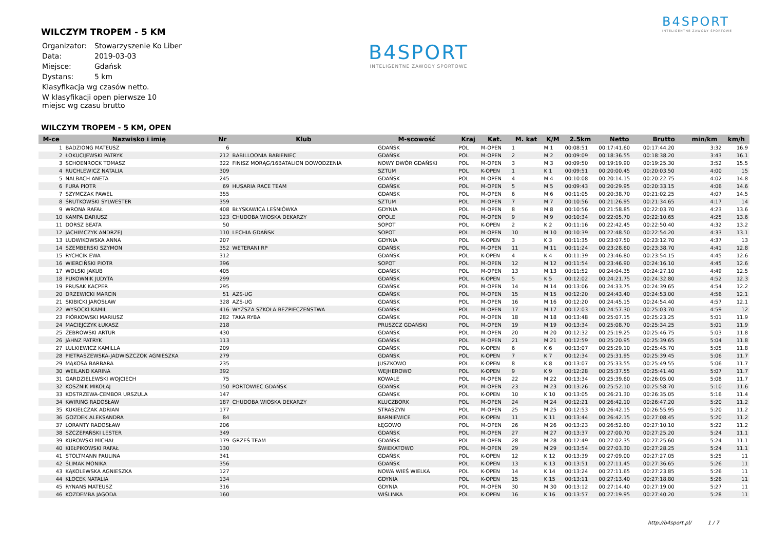B4SPORT
INTELIGENTNE ZAWODY SPORTOWE
B4SPORT
INTELIGENTNE ZAWODY SPORTOWE
WILCZYM TROPEM - 5 KM
| Organizator: | Stowarzyszenie Ko Liber |
| Data: | 2019-03-03 |
| Miejsce: | Gdańsk |
| Dystans: | 5 km |
| Klasyfikacja wg czasów netto. | |
| W klasyfikacji open pierwsze 10 miejsc wg czasu brutto | |
WILCZYM TROPEM - 5 KM, OPEN
| M-ce | Nazwisko i imię | Nr | Klub | M-scowość | Kraj | Kat. | M. kat | K/M | 2.5km | Netto | Brutto | min/km | km/h |
| --- | --- | --- | --- | --- | --- | --- | --- | --- | --- | --- | --- | --- | --- |
| 1 | BADZIONG MATEUSZ | 6 | | GDAŃSK | POL | M-OPEN | 1 | M 1 | 00:08:51 | 00:17:41.60 | 00:17:44.20 | 3:32 | 16.9 |
| 2 | ŁOKUCIJEWSKI PATRYK | 212 | BABILLOONIA BABIENIEC | GDAŃSK | POL | M-OPEN | 2 | M 2 | 00:09:09 | 00:18:36.55 | 00:18:38.20 | 3:43 | 16.1 |
| 3 | SCHOENROCK TOMASZ | 322 | FINISZ MORĄG/16BATALION DOWODZENIA | NOWY DWÓR GDAŃSKI | POL | M-OPEN | 3 | M 3 | 00:09:50 | 00:19:19.90 | 00:19:25.30 | 3:52 | 15.5 |
| 4 | RUCHLEWICZ NATALIA | 309 | | SZTUM | POL | K-OPEN | 1 | K 1 | 00:09:51 | 00:20:00.45 | 00:20:03.50 | 4:00 | 15 |
| 5 | NALBACH ANETA | 245 | | GDAŃSK | POL | M-OPEN | 4 | M 4 | 00:10:08 | 00:20:14.15 | 00:20:22.75 | 4:02 | 14.8 |
| 6 | FURA PIOTR | 69 | HUSARIA RACE TEAM | GDAŃSK | POL | M-OPEN | 5 | M 5 | 00:09:43 | 00:20:29.95 | 00:20:33.15 | 4:06 | 14.6 |
| 7 | SZYMCZAK PAWEL | 355 | | GDANSK | POL | M-OPEN | 6 | M 6 | 00:11:05 | 00:20:38.70 | 00:21:02.25 | 4:07 | 14.5 |
| 8 | ŚRUTKOWSKI SYLWESTER | 359 | | SZTUM | POL | M-OPEN | 7 | M 7 | 00:10:56 | 00:21:26.95 | 00:21:34.65 | 4:17 | 14 |
| 9 | WRONA RAFAŁ | 408 | BŁYSKAWICA LEŚNIÓWKA | GDYNIA | POL | M-OPEN | 8 | M 8 | 00:10:56 | 00:21:58.85 | 00:22:03.70 | 4:23 | 13.6 |
| 10 | KAMPA DARIUSZ | 123 | CHUDOBA WIOSKA DEKARZY | OPOLE | POL | M-OPEN | 9 | M 9 | 00:10:34 | 00:22:05.70 | 00:22:10.65 | 4:25 | 13.6 |
| 11 | DORSZ BEATA | 50 | | SOPOT | POL | K-OPEN | 2 | K 2 | 00:11:16 | 00:22:42.45 | 00:22:50.40 | 4:32 | 13.2 |
| 12 | JACHIMCZYK ANDRZEJ | 110 | LECHIA GDAŃSK | SOPOT | POL | M-OPEN | 10 | M 10 | 00:10:39 | 00:22:48.50 | 00:22:54.20 | 4:33 | 13.1 |
| 13 | LUDWIKOWSKA ANNA | 207 | | GDYNIA | POL | K-OPEN | 3 | K 3 | 00:11:35 | 00:23:07.50 | 00:23:12.70 | 4:37 | 13 |
| 14 | SZEMBERSKI SZYMON | 352 | WETERANI RP | GDAŃSK | POL | M-OPEN | 11 | M 11 | 00:11:24 | 00:23:28.60 | 00:23:38.70 | 4:41 | 12.8 |
| 15 | RYCHCIK EWA | 312 | | GDAŃSK | POL | K-OPEN | 4 | K 4 | 00:11:39 | 00:23:46.80 | 00:23:54.15 | 4:45 | 12.6 |
| 16 | WIERCIŃSKI PIOTR | 396 | | SOPOT | POL | M-OPEN | 12 | M 12 | 00:11:54 | 00:23:46.90 | 00:24:16.10 | 4:45 | 12.6 |
| 17 | WOLSKI JAKUB | 405 | | GDAŃSK | POL | M-OPEN | 13 | M 13 | 00:11:52 | 00:24:04.35 | 00:24:27.10 | 4:49 | 12.5 |
| 18 | PUKOWNIK JUDYTA | 299 | | GDAŃSK | POL | K-OPEN | 5 | K 5 | 00:12:02 | 00:24:21.75 | 00:24:32.80 | 4:52 | 12.3 |
| 19 | PRUSAK KACPER | 295 | | GDAŃSK | POL | M-OPEN | 14 | M 14 | 00:13:06 | 00:24:33.75 | 00:24:39.65 | 4:54 | 12.2 |
| 20 | DRZEWICKI MARCIN | 51 | AZS-UG | GDAŃSK | POL | M-OPEN | 15 | M 15 | 00:12:20 | 00:24:43.40 | 00:24:53.00 | 4:56 | 12.1 |
| 21 | SKIBICKI JAROSŁAW | 328 | AZS-UG | GDAŃSK | POL | M-OPEN | 16 | M 16 | 00:12:20 | 00:24:45.15 | 00:24:54.40 | 4:57 | 12.1 |
| 22 | WYSOCKI KAMIL | 416 | WYŻSZA SZKOŁA BEZPIECZEŃSTWA | GDAŃSK | POL | M-OPEN | 17 | M 17 | 00:12:03 | 00:24:57.30 | 00:25:03.70 | 4:59 | 12 |
| 23 | PIÓRKOWSKI MARIUSZ | 282 | TAKA RYBA | GDAŃSK | POL | M-OPEN | 18 | M 18 | 00:13:48 | 00:25:07.15 | 00:25:23.25 | 5:01 | 11.9 |
| 24 | MACIEJCZYK ŁUKASZ | 218 | | PRUSZCZ GDAŃSKI | POL | M-OPEN | 19 | M 19 | 00:13:34 | 00:25:08.70 | 00:25:34.25 | 5:01 | 11.9 |
| 25 | ŻEBROWSKI ARTUR | 430 | | GDAŃSK | POL | M-OPEN | 20 | M 20 | 00:12:32 | 00:25:19.25 | 00:25:46.75 | 5:03 | 11.8 |
| 26 | JAHNZ PATRYK | 113 | | GDAŃSK | POL | M-OPEN | 21 | M 21 | 00:12:59 | 00:25:20.95 | 00:25:39.65 | 5:04 | 11.8 |
| 27 | LULKIEWICZ KAMILLA | 209 | | GDAŃSK | POL | K-OPEN | 6 | K 6 | 00:13:07 | 00:25:29.10 | 00:25:45.70 | 5:05 | 11.8 |
| 28 | PIETRASZEWSKA-JADWISZCZOK AGNIESZKA | 279 | | GDAŃSK | POL | K-OPEN | 7 | K 7 | 00:12:34 | 00:25:31.95 | 00:25:39.45 | 5:06 | 11.7 |
| 29 | MĄKOSA BARBARA | 235 | | JUSZKOWO | POL | K-OPEN | 8 | K 8 | 00:13:07 | 00:25:33.55 | 00:25:49.55 | 5:06 | 11.7 |
| 30 | WEILAND KARINA | 392 | | WEJHEROWO | POL | K-OPEN | 9 | K 9 | 00:12:28 | 00:25:37.55 | 00:25:41.40 | 5:07 | 11.7 |
| 31 | GARDZIELEWSKI WOJCIECH | 75 | | KOWALE | POL | M-OPEN | 22 | M 22 | 00:13:34 | 00:25:39.60 | 00:26:05.00 | 5:08 | 11.7 |
| 32 | KOSZNIK MIKOŁAJ | 150 | PORTOWIEC GDAŃSK | GDAŃSK | POL | M-OPEN | 23 | M 23 | 00:13:26 | 00:25:52.10 | 00:25:58.70 | 5:10 | 11.6 |
| 33 | KOSTRZEWA-CEMBOR URSZULA | 147 | | GDANSK | POL | K-OPEN | 10 | K 10 | 00:13:05 | 00:26:21.30 | 00:26:35.05 | 5:16 | 11.4 |
| 34 | KWIRING RADOSŁAW | 187 | CHUDOBA WIOSKA DEKARZY | KLUCZBORK | POL | M-OPEN | 24 | M 24 | 00:12:21 | 00:26:42.10 | 00:26:47.20 | 5:20 | 11.2 |
| 35 | KUKIEŁCZAK ADRIAN | 177 | | STRASZYN | POL | M-OPEN | 25 | M 25 | 00:12:53 | 00:26:42.15 | 00:26:55.95 | 5:20 | 11.2 |
| 36 | GOZDEK ALEKSANDRA | 84 | | BARNIEWICE | POL | K-OPEN | 11 | K 11 | 00:13:44 | 00:26:42.15 | 00:27:08.45 | 5:20 | 11.2 |
| 37 | LORANTY RADOSŁAW | 206 | | ŁĘGOWO | POL | M-OPEN | 26 | M 26 | 00:13:23 | 00:26:52.60 | 00:27:10.10 | 5:22 | 11.2 |
| 38 | SZCZEPAŃSKI LESTER | 349 | | GDAŃSK | POL | M-OPEN | 27 | M 27 | 00:13:37 | 00:27:00.70 | 00:27:25.20 | 5:24 | 11.1 |
| 39 | KUROWSKI MICHAŁ | 179 | GRZEŚ TEAM | GDAŃSK | POL | M-OPEN | 28 | M 28 | 00:12:49 | 00:27:02.35 | 00:27:25.60 | 5:24 | 11.1 |
| 40 | KIEŁPIKOWSKI RAFAŁ | 130 | | ŚWIEKATOWO | POL | M-OPEN | 29 | M 29 | 00:13:54 | 00:27:03.30 | 00:27:28.25 | 5:24 | 11.1 |
| 41 | STOLTMANN PAULINA | 341 | | GDAŃSK | POL | K-OPEN | 12 | K 12 | 00:13:39 | 00:27:09.00 | 00:27:27.05 | 5:25 | 11 |
| 42 | ŚLIMAK MONIKA | 356 | | GDAŃSK | POL | K-OPEN | 13 | K 13 | 00:13:51 | 00:27:11.45 | 00:27:36.65 | 5:26 | 11 |
| 43 | KĄKOLEWSKA AGNIESZKA | 127 | | NOWA WIEŚ WIELKA | POL | K-OPEN | 14 | K 14 | 00:13:24 | 00:27:11.65 | 00:27:23.85 | 5:26 | 11 |
| 44 | KLOCEK NATALIA | 134 | | GDYNIA | POL | K-OPEN | 15 | K 15 | 00:13:11 | 00:27:13.40 | 00:27:18.80 | 5:26 | 11 |
| 45 | RYNANS MATEUSZ | 316 | | GDYNIA | POL | M-OPEN | 30 | M 30 | 00:13:12 | 00:27:14.40 | 00:27:19.00 | 5:27 | 11 |
| 46 | KOZDEMBA JAGODA | 160 | | WIŚLINKA | POL | K-OPEN | 16 | K 16 | 00:13:57 | 00:27:19.95 | 00:27:40.20 | 5:28 | 11 |
http://b4sport.pl/ 1 / 7